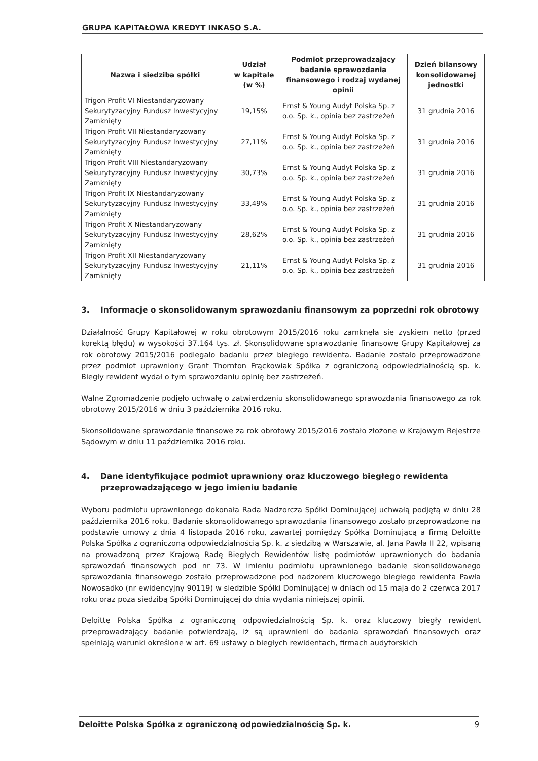GRUPA KAPITAŁOWA KREDYT INKASO S.A.
| Nazwa i siedziba spółki | Udział w kapitale (w %) | Podmiot przeprowadzający badanie sprawozdania finansowego i rodzaj wydanej opinii | Dzień bilansowy konsolidowanej jednostki |
| --- | --- | --- | --- |
| Trigon Profit VI Niestandaryzowany Sekurytyzacyjny Fundusz Inwestycyjny Zamknięty | 19,15% | Ernst & Young Audyt Polska Sp. z o.o. Sp. k., opinia bez zastrzeżeń | 31 grudnia 2016 |
| Trigon Profit VII Niestandaryzowany Sekurytyzacyjny Fundusz Inwestycyjny Zamknięty | 27,11% | Ernst & Young Audyt Polska Sp. z o.o. Sp. k., opinia bez zastrzeżeń | 31 grudnia 2016 |
| Trigon Profit VIII Niestandaryzowany Sekurytyzacyjny Fundusz Inwestycyjny Zamknięty | 30,73% | Ernst & Young Audyt Polska Sp. z o.o. Sp. k., opinia bez zastrzeżeń | 31 grudnia 2016 |
| Trigon Profit IX Niestandaryzowany Sekurytyzacyjny Fundusz Inwestycyjny Zamknięty | 33,49% | Ernst & Young Audyt Polska Sp. z o.o. Sp. k., opinia bez zastrzeżeń | 31 grudnia 2016 |
| Trigon Profit X Niestandaryzowany Sekurytyzacyjny Fundusz Inwestycyjny Zamknięty | 28,62% | Ernst & Young Audyt Polska Sp. z o.o. Sp. k., opinia bez zastrzeżeń | 31 grudnia 2016 |
| Trigon Profit XII Niestandaryzowany Sekurytyzacyjny Fundusz Inwestycyjny Zamknięty | 21,11% | Ernst & Young Audyt Polska Sp. z o.o. Sp. k., opinia bez zastrzeżeń | 31 grudnia 2016 |
3. Informacje o skonsolidowanym sprawozdaniu finansowym za poprzedni rok obrotowy
Działalność Grupy Kapitałowej w roku obrotowym 2015/2016 roku zamknęła się zyskiem netto (przed korektą błędu) w wysokości 37.164 tys. zł. Skonsolidowane sprawozdanie finansowe Grupy Kapitałowej za rok obrotowy 2015/2016 podlegało badaniu przez biegłego rewidenta. Badanie zostało przeprowadzone przez podmiot uprawniony Grant Thornton Frąckowiak Spółka z ograniczoną odpowiedzialnością sp. k. Biegły rewident wydał o tym sprawozdaniu opinię bez zastrzeżeń.
Walne Zgromadzenie podjęło uchwałę o zatwierdzeniu skonsolidowanego sprawozdania finansowego za rok obrotowy 2015/2016 w dniu 3 października 2016 roku.
Skonsolidowane sprawozdanie finansowe za rok obrotowy 2015/2016 zostało złożone w Krajowym Rejestrze Sądowym w dniu 11 października 2016 roku.
4. Dane identyfikujące podmiot uprawniony oraz kluczowego biegłego rewidenta przeprowadzającego w jego imieniu badanie
Wyboru podmiotu uprawnionego dokonała Rada Nadzorcza Spółki Dominującej uchwałą podjętą w dniu 28 października 2016 roku. Badanie skonsolidowanego sprawozdania finansowego zostało przeprowadzone na podstawie umowy z dnia 4 listopada 2016 roku, zawartej pomiędzy Spółką Dominującą a firmą Deloitte Polska Spółka z ograniczoną odpowiedzialnością Sp. k. z siedzibą w Warszawie, al. Jana Pawła II 22, wpisaną na prowadzoną przez Krajową Radę Biegłych Rewidentów listę podmiotów uprawnionych do badania sprawozdań finansowych pod nr 73. W imieniu podmiotu uprawnionego badanie skonsolidowanego sprawozdania finansowego zostało przeprowadzone pod nadzorem kluczowego biegłego rewidenta Pawła Nowosadko (nr ewidencyjny 90119) w siedzibie Spółki Dominującej w dniach od 15 maja do 2 czerwca 2017 roku oraz poza siedzibą Spółki Dominującej do dnia wydania niniejszej opinii.
Deloitte Polska Spółka z ograniczoną odpowiedzialnością Sp. k. oraz kluczowy biegły rewident przeprowadzający badanie potwierdzają, iż są uprawnieni do badania sprawozdań finansowych oraz spełniają warunki określone w art. 69 ustawy o biegłych rewidentach, firmach audytorskich
Deloitte Polska Spółka z ograniczoną odpowiedzialnością Sp. k. 9